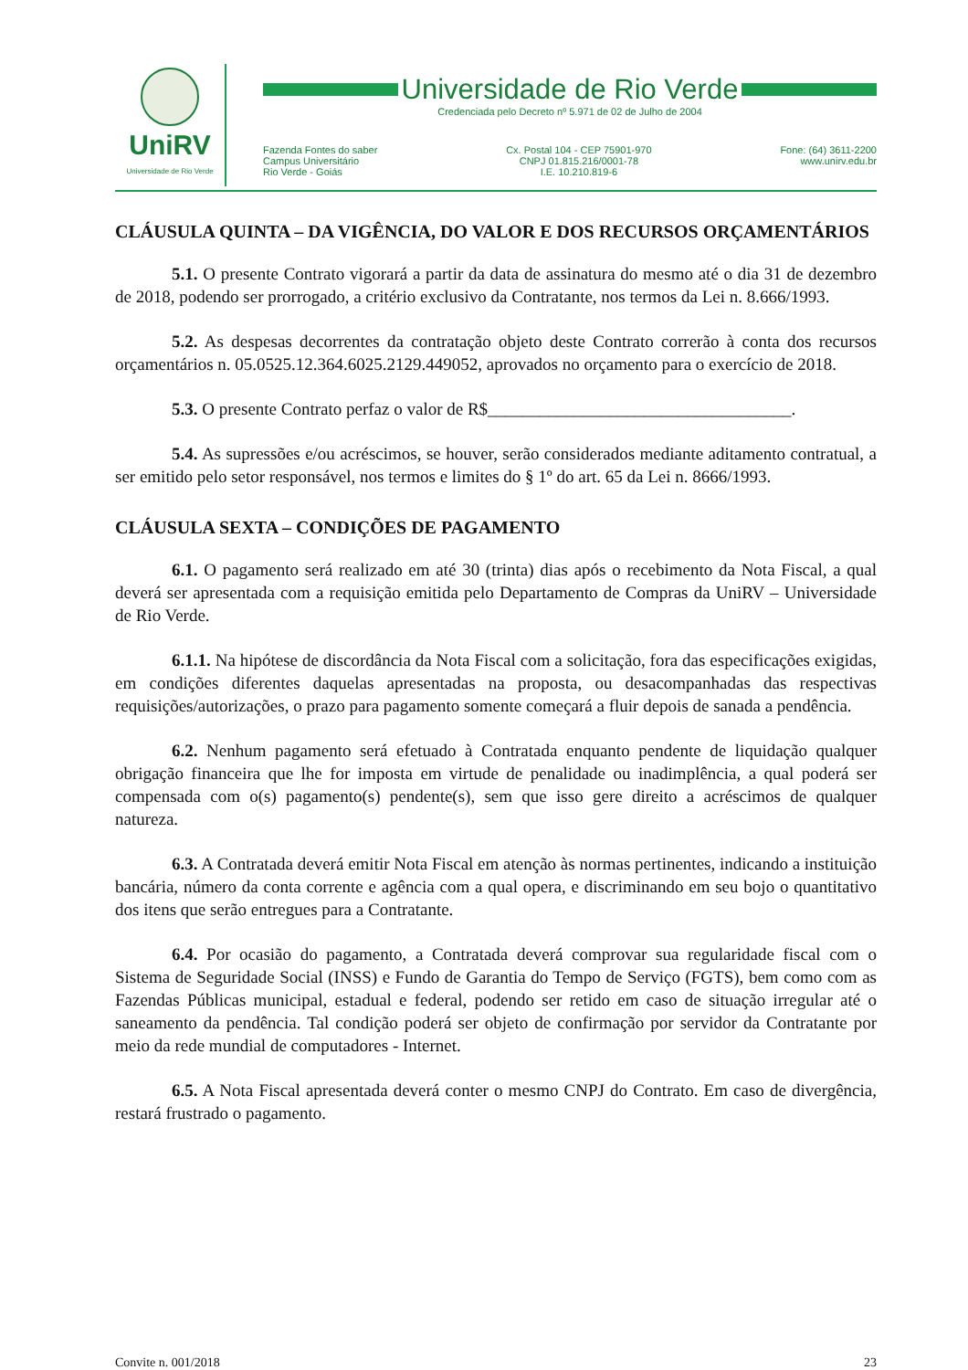UniRV
Universidade de Rio Verde
Universidade de Rio Verde
Credenciada pelo Decreto nº 5.971 de 02 de Julho de 2004
Fazenda Fontes do saber
Campus Universitário
Rio Verde - Goiás
Cx. Postal 104 - CEP 75901-970
CNPJ 01.815.216/0001-78
I.E. 10.210.819-6
Fone: (64) 3611-2200
www.unirv.edu.br
CLÁUSULA QUINTA – DA VIGÊNCIA, DO VALOR E DOS RECURSOS ORÇAMENTÁRIOS
5.1. O presente Contrato vigorará a partir da data de assinatura do mesmo até o dia 31 de dezembro de 2018, podendo ser prorrogado, a critério exclusivo da Contratante, nos termos da Lei n. 8.666/1993.
5.2. As despesas decorrentes da contratação objeto deste Contrato correrão à conta dos recursos orçamentários n. 05.0525.12.364.6025.2129.449052, aprovados no orçamento para o exercício de 2018.
5.3. O presente Contrato perfaz o valor de R$___________________________________.
5.4. As supressões e/ou acréscimos, se houver, serão considerados mediante aditamento contratual, a ser emitido pelo setor responsável, nos termos e limites do § 1º do art. 65 da Lei n. 8666/1993.
CLÁUSULA SEXTA – CONDIÇÕES DE PAGAMENTO
6.1. O pagamento será realizado em até 30 (trinta) dias após o recebimento da Nota Fiscal, a qual deverá ser apresentada com a requisição emitida pelo Departamento de Compras da UniRV – Universidade de Rio Verde.
6.1.1. Na hipótese de discordância da Nota Fiscal com a solicitação, fora das especificações exigidas, em condições diferentes daquelas apresentadas na proposta, ou desacompanhadas das respectivas requisições/autorizações, o prazo para pagamento somente começará a fluir depois de sanada a pendência.
6.2. Nenhum pagamento será efetuado à Contratada enquanto pendente de liquidação qualquer obrigação financeira que lhe for imposta em virtude de penalidade ou inadimplência, a qual poderá ser compensada com o(s) pagamento(s) pendente(s), sem que isso gere direito a acréscimos de qualquer natureza.
6.3. A Contratada deverá emitir Nota Fiscal em atenção às normas pertinentes, indicando a instituição bancária, número da conta corrente e agência com a qual opera, e discriminando em seu bojo o quantitativo dos itens que serão entregues para a Contratante.
6.4. Por ocasião do pagamento, a Contratada deverá comprovar sua regularidade fiscal com o Sistema de Seguridade Social (INSS) e Fundo de Garantia do Tempo de Serviço (FGTS), bem como com as Fazendas Públicas municipal, estadual e federal, podendo ser retido em caso de situação irregular até o saneamento da pendência. Tal condição poderá ser objeto de confirmação por servidor da Contratante por meio da rede mundial de computadores - Internet.
6.5. A Nota Fiscal apresentada deverá conter o mesmo CNPJ do Contrato. Em caso de divergência, restará frustrado o pagamento.
Convite n. 001/2018 23